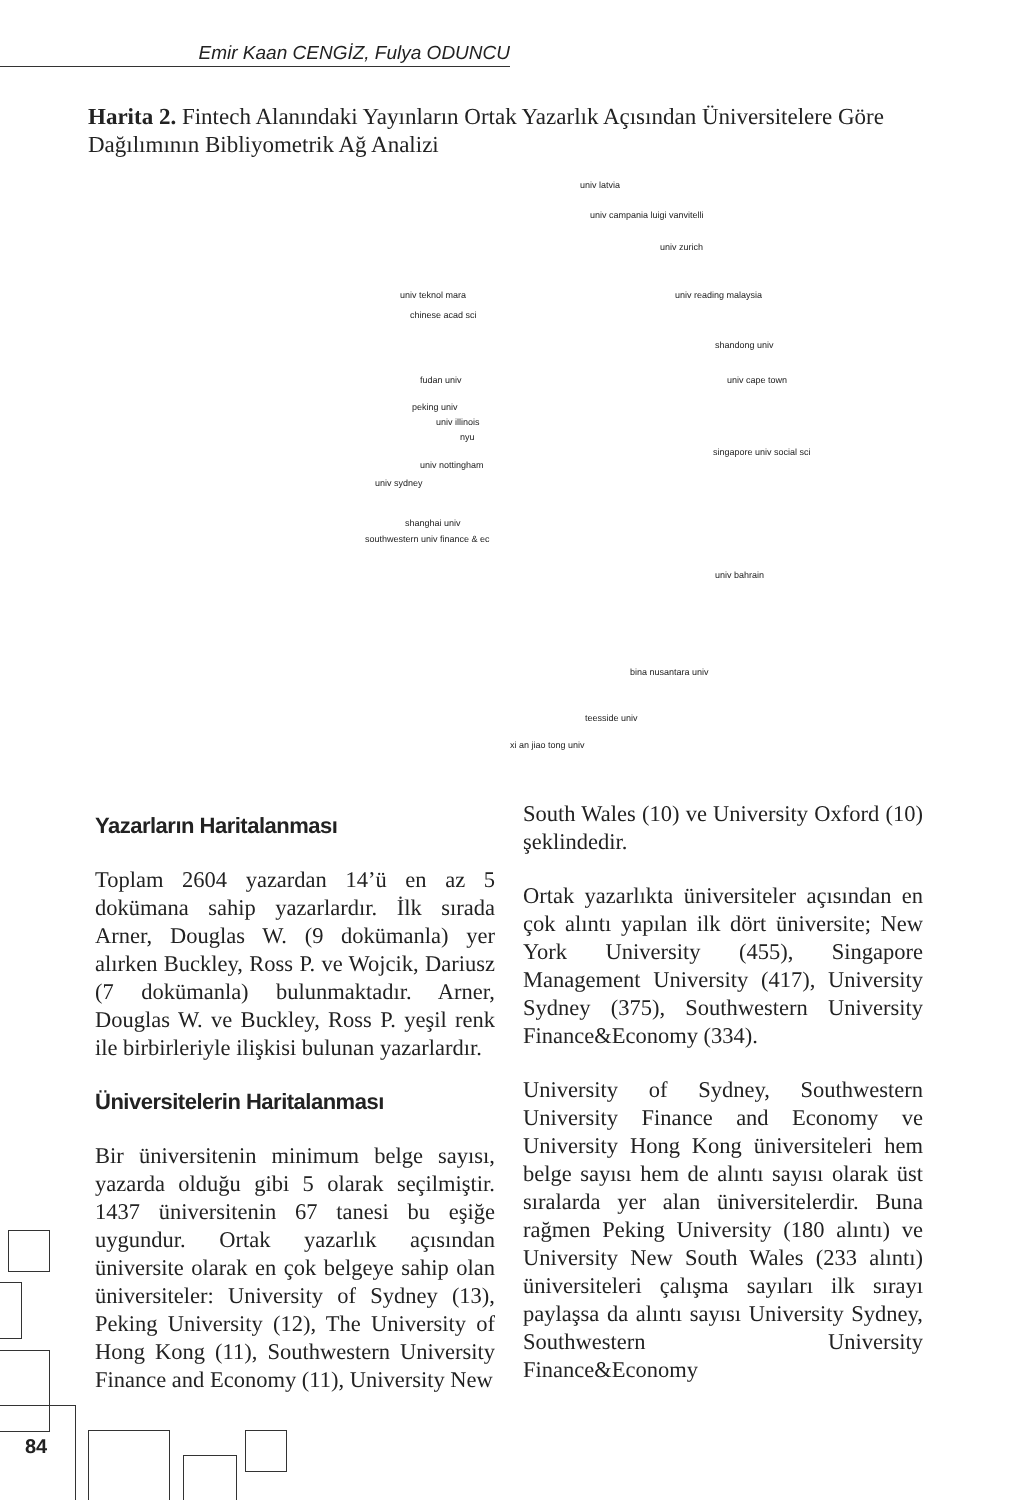Emir Kaan CENGİZ, Fulya ODUNCU
Harita 2. Fintech Alanındaki Yayınların Ortak Yazarlık Açısından Üniversitelere Göre Dağılımının Bibliyometrik Ağ Analizi
univ latvia
univ campania luigi vanvitelli
univ zurich
univ teknol mara univ reading malaysia
chinese acad sci
shandong univ
fudan univ univ cape town
peking univ
univ illinois
nyu
singapore univ social sci
univ nottingham
univ sydney
shanghai univ
southwestern univ finance & ec
univ bahrain
bina nusantara univ
teesside univ
xi an jiao tong univ
Yazarların Haritalanması
Toplam 2604 yazardan 14’ü en az 5 dokümana sahip yazarlardır. İlk sırada Arner, Douglas W. (9 dokümanla) yer alırken Buckley, Ross P. ve Wojcik, Dariusz (7 dokümanla) bulunmaktadır. Arner, Douglas W. ve Buckley, Ross P. yeşil renk ile birbirleriyle ilişkisi bulunan yazarlardır.
Üniversitelerin Haritalanması
Bir üniversitenin minimum belge sayısı, yazarda olduğu gibi 5 olarak seçilmiştir. 1437 üniversitenin 67 tanesi bu eşiğe uygundur. Ortak yazarlık açısından üniversite olarak en çok belgeye sahip olan üniversiteler: University of Sydney (13), Peking University (12), The University of Hong Kong (11), Southwestern University Finance and Economy (11), University New
South Wales (10) ve University Oxford (10) şeklindedir.
Ortak yazarlıkta üniversiteler açısından en çok alıntı yapılan ilk dört üniversite; New York University (455), Singapore Management University (417), University Sydney (375), Southwestern University Finance&Economy (334).
University of Sydney, Southwestern University Finance and Economy ve University Hong Kong üniversiteleri hem belge sayısı hem de alıntı sayısı olarak üst sıralarda yer alan üniversitelerdir. Buna rağmen Peking University (180 alıntı) ve University New South Wales (233 alıntı) üniversiteleri çalışma sayıları ilk sırayı paylaşsa da alıntı sayısı University Sydney, Southwestern University Finance&Economy
84